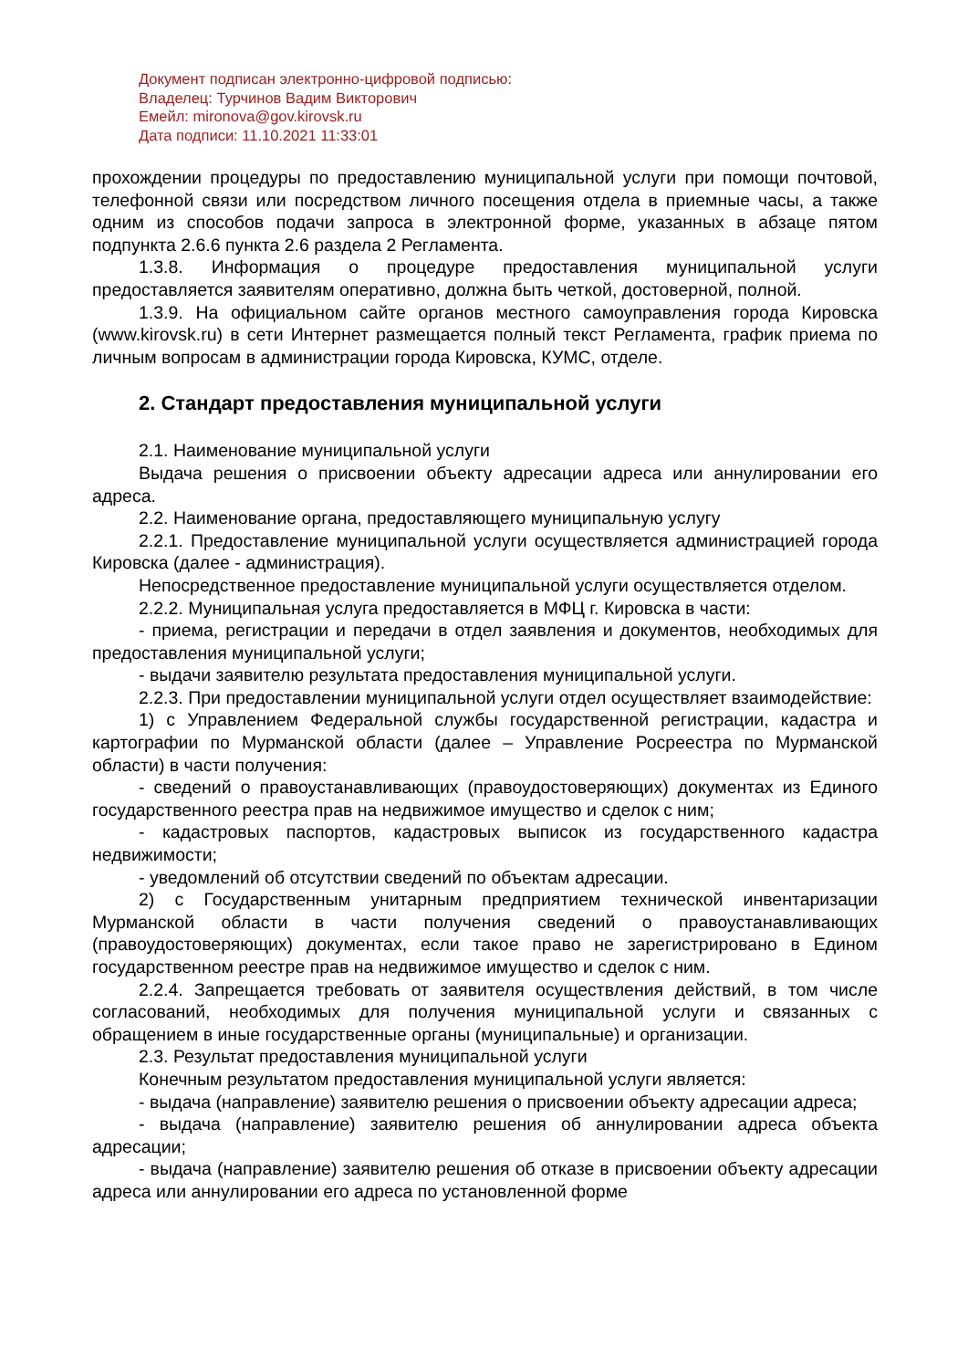Документ подписан электронно-цифровой подписью:
Владелец: Турчинов Вадим Викторович
Емейл: mironova@gov.kirovsk.ru
Дата подписи: 11.10.2021 11:33:01
прохождении процедуры по предоставлению муниципальной услуги при помощи почтовой, телефонной связи или посредством личного посещения отдела в приемные часы, а также одним из способов подачи запроса в электронной форме, указанных в абзаце пятом подпункта 2.6.6 пункта 2.6 раздела 2 Регламента.
1.3.8. Информация о процедуре предоставления муниципальной услуги предоставляется заявителям оперативно, должна быть четкой, достоверной, полной.
1.3.9. На официальном сайте органов местного самоуправления города Кировска (www.kirovsk.ru) в сети Интернет размещается полный текст Регламента, график приема по личным вопросам в администрации города Кировска, КУМС, отделе.
2. Стандарт предоставления муниципальной услуги
2.1. Наименование муниципальной услуги
Выдача решения о присвоении объекту адресации адреса или аннулировании его адреса.
2.2. Наименование органа, предоставляющего муниципальную услугу
2.2.1. Предоставление муниципальной услуги осуществляется администрацией города Кировска (далее - администрация).
Непосредственное предоставление муниципальной услуги осуществляется отделом.
2.2.2. Муниципальная услуга предоставляется в МФЦ г. Кировска в части:
- приема, регистрации и передачи в отдел заявления и документов, необходимых для предоставления муниципальной услуги;
- выдачи заявителю результата предоставления муниципальной услуги.
2.2.3. При предоставлении муниципальной услуги отдел осуществляет взаимодействие:
1) с Управлением Федеральной службы государственной регистрации, кадастра и картографии по Мурманской области (далее – Управление Росреестра по Мурманской области) в части получения:
- сведений о правоустанавливающих (правоудостоверяющих) документах из Единого государственного реестра прав на недвижимое имущество и сделок с ним;
- кадастровых паспортов, кадастровых выписок из государственного кадастра недвижимости;
- уведомлений об отсутствии сведений по объектам адресации.
2) с Государственным унитарным предприятием технической инвентаризации Мурманской области в части получения сведений о правоустанавливающих (правоудостоверяющих) документах, если такое право не зарегистрировано в Едином государственном реестре прав на недвижимое имущество и сделок с ним.
2.2.4. Запрещается требовать от заявителя осуществления действий, в том числе согласований, необходимых для получения муниципальной услуги и связанных с обращением в иные государственные органы (муниципальные) и организации.
2.3. Результат предоставления муниципальной услуги
Конечным результатом предоставления муниципальной услуги является:
- выдача (направление) заявителю решения о присвоении объекту адресации адреса;
- выдача (направление) заявителю решения об аннулировании адреса объекта адресации;
- выдача (направление) заявителю решения об отказе в присвоении объекту адресации адреса или аннулировании его адреса по установленной форме